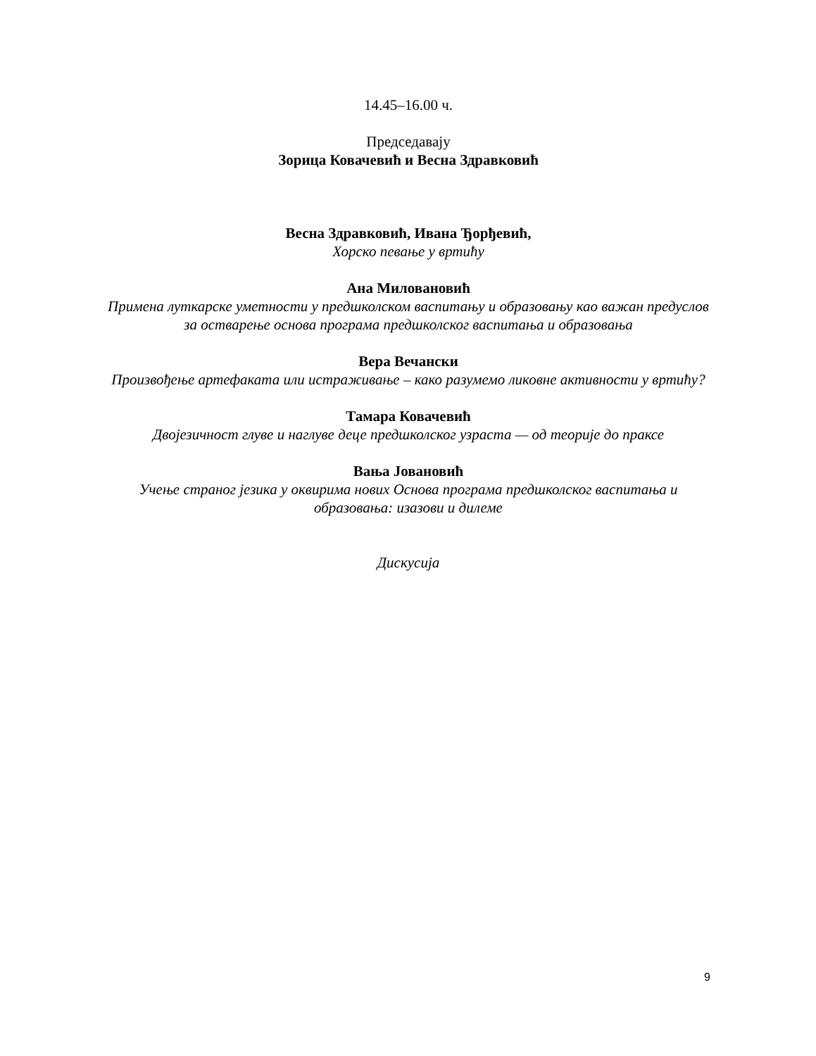14.45–16.00 ч.
Председавају
Зорица Ковачевић и Весна Здравковић
Весна Здравковић, Ивана Ђорђевић,
Хорско певање у вртићу
Ана Миловановић
Примена луткарске уметности у предшколском васпитању и образовању као важан предуслов за остварење основа програма предшколског васпитања и образовања
Вера Вечански
Произвођење артефаката или истраживање – како разумемо ликовне активности у вртићу?
Тамара Ковачевић
Двојезичност глуве и наглуве деце предшколског узраста — од теорије до праксе
Вања Јовановић
Учење страног језика у оквирима нових Основа програма предшколског васпитања и образовања: изазови и дилеме
Дискусија
9